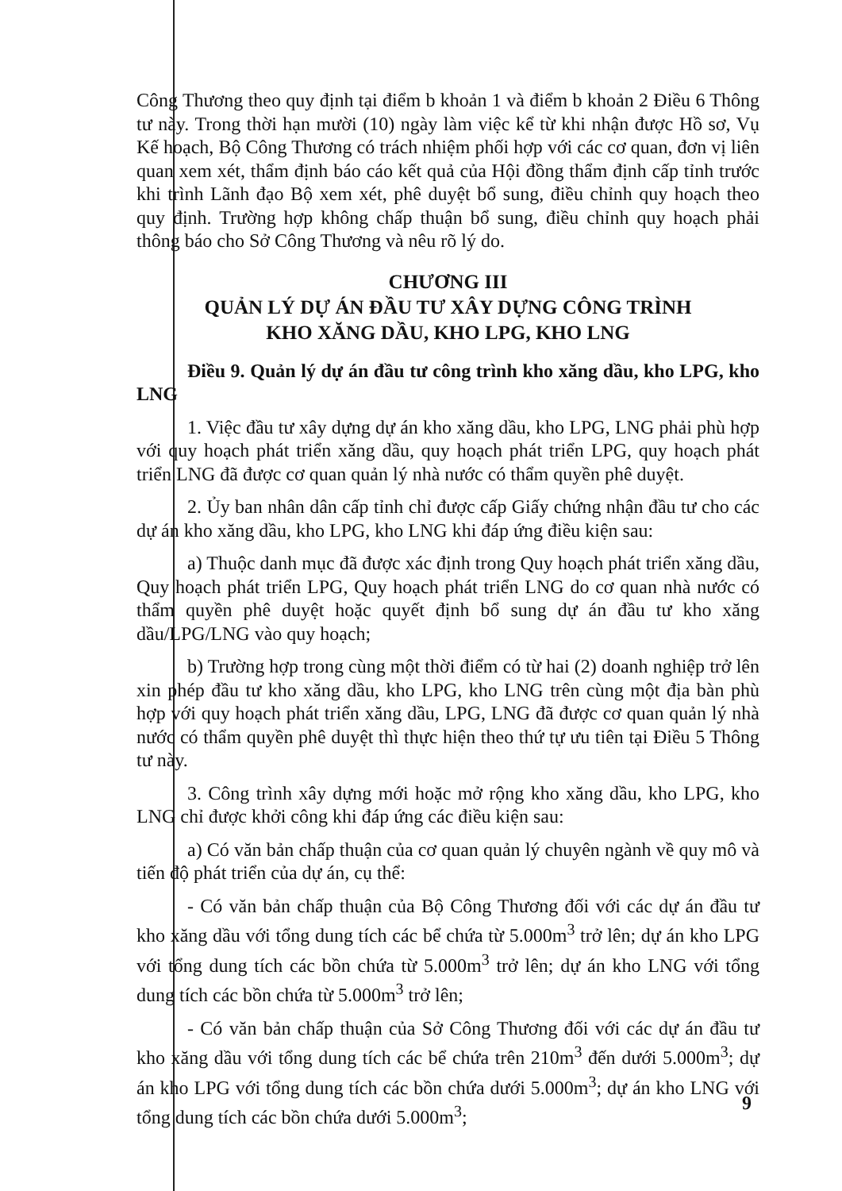Công Thương theo quy định tại điểm b khoản 1 và điểm b khoản 2 Điều 6 Thông tư này. Trong thời hạn mười (10) ngày làm việc kể từ khi nhận được Hồ sơ, Vụ Kế hoạch, Bộ Công Thương có trách nhiệm phối hợp với các cơ quan, đơn vị liên quan xem xét, thẩm định báo cáo kết quả của Hội đồng thẩm định cấp tỉnh trước khi trình Lãnh đạo Bộ xem xét, phê duyệt bổ sung, điều chỉnh quy hoạch theo quy định. Trường hợp không chấp thuận bổ sung, điều chỉnh quy hoạch phải thông báo cho Sở Công Thương và nêu rõ lý do.
CHƯƠNG III
QUẢN LÝ DỰ ÁN ĐẦU TƯ XÂY DỰNG CÔNG TRÌNH
KHO XĂNG DẦU, KHO LPG, KHO LNG
Điều 9. Quản lý dự án đầu tư công trình kho xăng dầu, kho LPG, kho LNG
1. Việc đầu tư xây dựng dự án kho xăng dầu, kho LPG, LNG phải phù hợp với quy hoạch phát triển xăng dầu, quy hoạch phát triển LPG, quy hoạch phát triển LNG đã được cơ quan quản lý nhà nước có thẩm quyền phê duyệt.
2. Ủy ban nhân dân cấp tỉnh chỉ được cấp Giấy chứng nhận đầu tư cho các dự án kho xăng dầu, kho LPG, kho LNG khi đáp ứng điều kiện sau:
a) Thuộc danh mục đã được xác định trong Quy hoạch phát triển xăng dầu, Quy hoạch phát triển LPG, Quy hoạch phát triển LNG do cơ quan nhà nước có thẩm quyền phê duyệt hoặc quyết định bổ sung dự án đầu tư kho xăng dầu/LPG/LNG vào quy hoạch;
b) Trường hợp trong cùng một thời điểm có từ hai (2) doanh nghiệp trở lên xin phép đầu tư kho xăng dầu, kho LPG, kho LNG trên cùng một địa bàn phù hợp với quy hoạch phát triển xăng dầu, LPG, LNG đã được cơ quan quản lý nhà nước có thẩm quyền phê duyệt thì thực hiện theo thứ tự ưu tiên tại Điều 5 Thông tư này.
3. Công trình xây dựng mới hoặc mở rộng kho xăng dầu, kho LPG, kho LNG chỉ được khởi công khi đáp ứng các điều kiện sau:
a) Có văn bản chấp thuận của cơ quan quản lý chuyên ngành về quy mô và tiến độ phát triển của dự án, cụ thể:
- Có văn bản chấp thuận của Bộ Công Thương đối với các dự án đầu tư kho xăng dầu với tổng dung tích các bể chứa từ 5.000m<sup>3</sup> trở lên; dự án kho LPG với tổng dung tích các bồn chứa từ 5.000m<sup>3</sup> trở lên; dự án kho LNG với tổng dung tích các bồn chứa từ 5.000m<sup>3</sup> trở lên;
- Có văn bản chấp thuận của Sở Công Thương đối với các dự án đầu tư kho xăng dầu với tổng dung tích các bể chứa trên 210m<sup>3</sup> đến dưới 5.000m<sup>3</sup>; dự án kho LPG với tổng dung tích các bồn chứa dưới 5.000m<sup>3</sup>; dự án kho LNG với tổng dung tích các bồn chứa dưới 5.000m<sup>3</sup>;
9